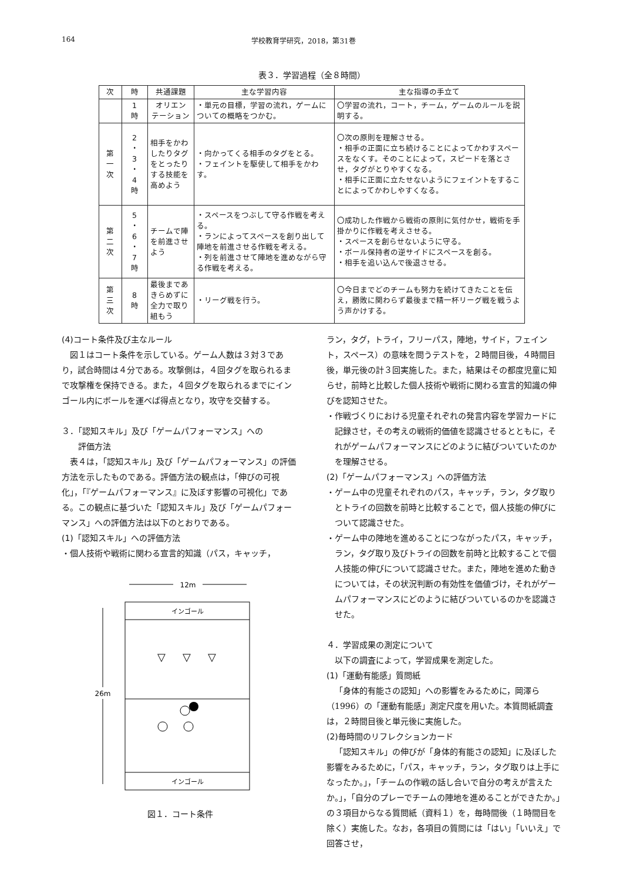164 学校教育学研究，2018，第31巻
表３．学習過程（全８時間）
| 次 | 時 | 共通課題 | 主な学習内容 | 主な指導の手立て |
| --- | --- | --- | --- | --- |
| | 1 時 | オリエン テーション | ・単元の目標，学習の流れ，ゲームについての概略をつかむ。 | 〇学習の流れ，コート，チーム，ゲームのルールを説明する。 |
| 第 一 次 | 2 ・ 3 ・ 4 時 | 相手をかわしたりタグをとったりする技能を高めよう | ・向かってくる相手のタグをとる。 ・フェイントを駆使して相手をかわす。 | 〇次の原則を理解させる。 ・相手の正面に立ち続けることによってかわすスペースをなくす。そのことによって，スピードを落とさせ，タグがとりやすくなる。 ・相手に正面に立たせないようにフェイントをすることによってかわしやすくなる。 |
| 第 二 次 | 5 ・ 6 ・ 7 時 | チームで陣を前進させよう | ・スペースをつぶして守る作戦を考える。 ・ランによってスペースを創り出して陣地を前進させる作戦を考える。 ・列を前進させて陣地を進めながら守る作戦を考える。 | 〇成功した作戦から戦術の原則に気付かせ，戦術を手掛かりに作戦を考えさせる。 ・スペースを創らせないように守る。 ・ボール保持者の逆サイドにスペースを創る。 ・相手を追い込んで後退させる。 |
| 第 三 次 | 8 時 | 最後まであきらめずに全力で取り組もう | ・リーグ戦を行う。 | 〇今日までどのチームも努力を続けてきたことを伝え，勝敗に関わらず最後まで精一杯リーグ戦を戦うよう声かけする。 |
(4)コート条件及び主なルール
図１はコート条件を示している。ゲーム人数は３対３であり，試合時間は４分である。攻撃側は，４回タグを取られるまで攻撃権を保持できる。また，４回タグを取られるまでにインゴール内にボールを運べば得点となり，攻守を交替する。
３．「認知スキル」及び「ゲームパフォーマンス」への
　　評価方法
表４は，「認知スキル」及び「ゲームパフォーマンス」の評価方法を示したものである。評価方法の観点は，「伸びの可視化」，「『ゲームパフォーマンス』に及ぼす影響の可視化」である。この観点に基づいた「認知スキル」及び「ゲームパフォーマンス」への評価方法は以下のとおりである。
(1)「認知スキル」への評価方法
・個人技術や戦術に関わる宣言的知識（パス，キャッチ，
12m
インゴール
インゴール
26m
▽
▽
▽
図１．コート条件
ラン，タグ，トライ，フリーパス，陣地，サイド，フェイント，スペース）の意味を問うテストを，２時間目後，４時間目後，単元後の計３回実施した。また，結果はその都度児童に知らせ，前時と比較した個人技術や戦術に関わる宣言的知識の伸びを認知させた。
・作戦づくりにおける児童それぞれの発言内容を学習カードに記録させ，その考えの戦術的価値を認識させるとともに，それがゲームパフォーマンスにどのように結びついていたのかを理解させる。
(2)「ゲームパフォーマンス」への評価方法
・ゲーム中の児童それぞれのパス，キャッチ，ラン，タグ取りとトライの回数を前時と比較することで，個人技能の伸びについて認識させた。
・ゲーム中の陣地を進めることにつながったパス，キャッチ，ラン，タグ取り及びトライの回数を前時と比較することで個人技能の伸びについて認識させた。また，陣地を進めた動きについては，その状況判断の有効性を価値づけ，それがゲームパフォーマンスにどのように結びついているのかを認識させた。
４．学習成果の測定について
以下の調査によって，学習成果を測定した。
(1)「運動有能感」質問紙
「身体的有能さの認知」への影響をみるために，岡澤ら（1996）の「運動有能感」測定尺度を用いた。本質問紙調査は，２時間目後と単元後に実施した。
(2)毎時間のリフレクションカード
「認知スキル」の伸びが「身体的有能さの認知」に及ぼした影響をみるために，「パス，キャッチ，ラン，タグ取りは上手になったか。」，「チームの作戦の話し合いで自分の考えが言えたか。」，「自分のプレーでチームの陣地を進めることができたか。」の３項目からなる質問紙（資料１）を，毎時間後（１時間目を除く）実施した。なお，各項目の質問には「はい」「いいえ」で回答させ，